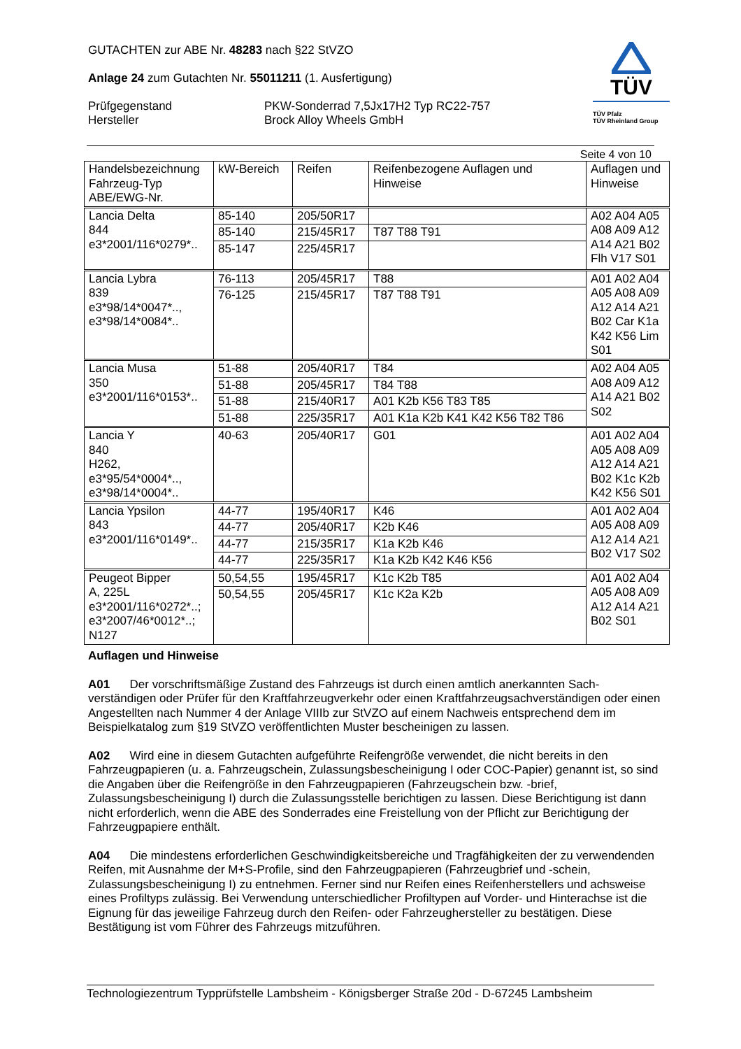GUTACHTEN zur ABE Nr. 48283 nach §22 StVZO
Anlage 24 zum Gutachten Nr. 55011211 (1. Ausfertigung)
Prüfgegenstand PKW-Sonderrad 7,5Jx17H2 Typ RC22-757
Hersteller Brock Alloy Wheels GmbH
TÜV
TÜV Pfalz
TÜV Rheinland Group
Seite 4 von 10
| Handelsbezeichnung Fahrzeug-Typ ABE/EWG-Nr. | kW-Bereich | Reifen | Reifenbezogene Auflagen und Hinweise | Auflagen und Hinweise |
| --- | --- | --- | --- | --- |
| Lancia Delta 844 e3*2001/116*0279*.. | 85-140 | 205/50R17 | | A02 A04 A05 A08 A09 A12 A14 A21 B02 Flh V17 S01 |
| | 85-140 | 215/45R17 | T87 T88 T91 | |
| | 85-147 | 225/45R17 | | |
| Lancia Lybra 839 e3*98/14*0047*.., e3*98/14*0084*.. | 76-113 | 205/45R17 | T88 | A01 A02 A04 A05 A08 A09 A12 A14 A21 B02 Car K1a K42 K56 Lim S01 |
| | 76-125 | 215/45R17 | T87 T88 T91 | |
| Lancia Musa 350 e3*2001/116*0153*.. | 51-88 | 205/40R17 | T84 | A02 A04 A05 A08 A09 A12 A14 A21 B02 S02 |
| | 51-88 | 205/45R17 | T84 T88 | |
| | 51-88 | 215/40R17 | A01 K2b K56 T83 T85 | |
| | 51-88 | 225/35R17 | A01 K1a K2b K41 K42 K56 T82 T86 | |
| Lancia Y 840 H262, e3*95/54*0004*.., e3*98/14*0004*.. | 40-63 | 205/40R17 | G01 | A01 A02 A04 A05 A08 A09 A12 A14 A21 B02 K1c K2b K42 K56 S01 |
| Lancia Ypsilon 843 e3*2001/116*0149*.. | 44-77 | 195/40R17 | K46 | A01 A02 A04 A05 A08 A09 A12 A14 A21 B02 V17 S02 |
| | 44-77 | 205/40R17 | K2b K46 | |
| | 44-77 | 215/35R17 | K1a K2b K46 | |
| | 44-77 | 225/35R17 | K1a K2b K42 K46 K56 | |
| Peugeot Bipper A, 225L e3*2001/116*0272*..; e3*2007/46*0012*..; N127 | 50,54,55 | 195/45R17 | K1c K2b T85 | A01 A02 A04 A05 A08 A09 A12 A14 A21 B02 S01 |
| | 50,54,55 | 205/45R17 | K1c K2a K2b | |
Auflagen und Hinweise
A01 Der vorschriftsmäßige Zustand des Fahrzeugs ist durch einen amtlich anerkannten Sach-verständigen oder Prüfer für den Kraftfahrzeugverkehr oder einen Kraftfahrzeugsachverständigen oder einen Angestellten nach Nummer 4 der Anlage VIIIb zur StVZO auf einem Nachweis entsprechend dem im Beispielkatalog zum §19 StVZO veröffentlichten Muster bescheinigen zu lassen.
A02 Wird eine in diesem Gutachten aufgeführte Reifengröße verwendet, die nicht bereits in den Fahrzeugpapieren (u. a. Fahrzeugschein, Zulassungsbescheinigung I oder COC-Papier) genannt ist, so sind die Angaben über die Reifengröße in den Fahrzeugpapieren (Fahrzeugschein bzw. -brief, Zulassungsbescheinigung I) durch die Zulassungsstelle berichtigen zu lassen. Diese Berichtigung ist dann nicht erforderlich, wenn die ABE des Sonderrades eine Freistellung von der Pflicht zur Berichtigung der Fahrzeugpapiere enthält.
A04 Die mindestens erforderlichen Geschwindigkeitsbereiche und Tragfähigkeiten der zu verwendenden Reifen, mit Ausnahme der M+S-Profile, sind den Fahrzeugpapieren (Fahrzeugbrief und -schein, Zulassungsbescheinigung I) zu entnehmen. Ferner sind nur Reifen eines Reifenherstellers und achsweise eines Profiltyps zulässig. Bei Verwendung unterschiedlicher Profiltypen auf Vorder- und Hinterachse ist die Eignung für das jeweilige Fahrzeug durch den Reifen- oder Fahrzeughersteller zu bestätigen. Diese Bestätigung ist vom Führer des Fahrzeugs mitzuführen.
Technologiezentrum Typprüfstelle Lambsheim - Königsberger Straße 20d - D-67245 Lambsheim